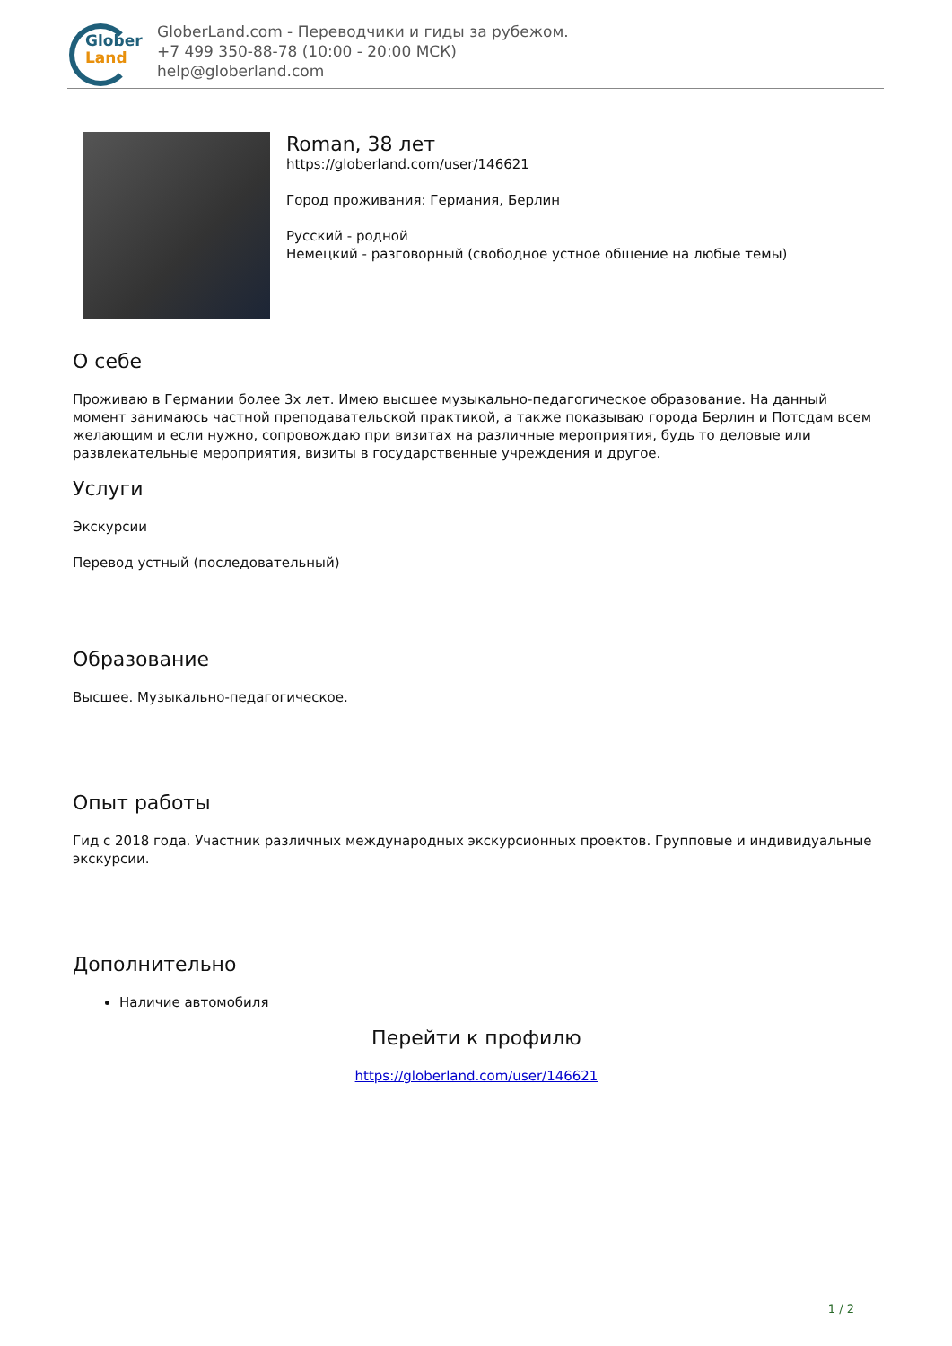Glober
Land
GloberLand.com - Переводчики и гиды за рубежом.
+7 499 350-88-78 (10:00 - 20:00 МСК)
help@globerland.com
Roman, 38 лет
https://globerland.com/user/146621
Город проживания: Германия, Берлин
Русский - родной
Немецкий - разговорный (свободное устное общение на любые темы)
О себе
Проживаю в Германии более 3х лет. Имею высшее музыкально-педагогическое образование. На данный момент занимаюсь частной преподавательской практикой, а также показываю города Берлин и Потсдам всем желающим и если нужно, сопровождаю при визитах на различные мероприятия, будь то деловые или развлекательные мероприятия, визиты в государственные учреждения и другое.
Услуги
Экскурсии
Перевод устный (последовательный)
Образование
Высшее. Музыкально-педагогическое.
Опыт работы
Гид с 2018 года. Участник различных международных экскурсионных проектов. Групповые и индивидуальные экскурсии.
Дополнительно
Наличие автомобиля
Перейти к профилю
https://globerland.com/user/146621
1 / 2